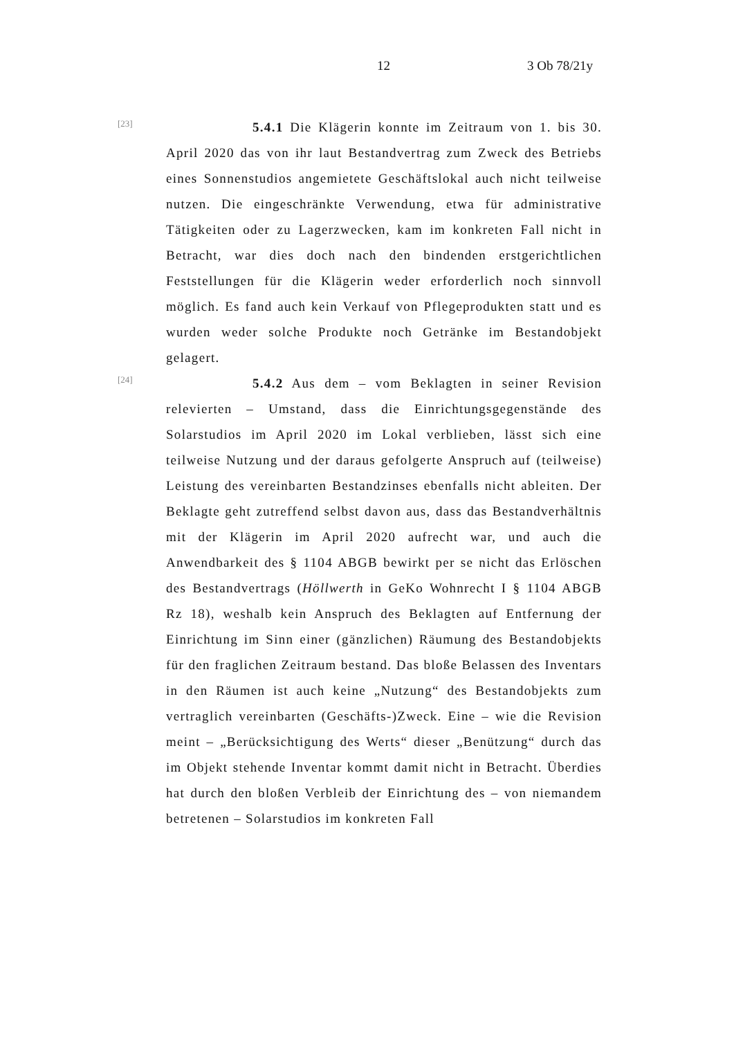12 3 Ob 78/21y
[23]
5.4.1 Die Klägerin konnte im Zeitraum von 1. bis 30. April 2020 das von ihr laut Bestandvertrag zum Zweck des Betriebs eines Sonnenstudios angemietete Geschäftslokal auch nicht teilweise nutzen. Die eingeschränkte Verwendung, etwa für administrative Tätigkeiten oder zu Lagerzwecken, kam im konkreten Fall nicht in Betracht, war dies doch nach den bindenden erstgerichtlichen Feststellungen für die Klägerin weder erforderlich noch sinnvoll möglich. Es fand auch kein Verkauf von Pflegeprodukten statt und es wurden weder solche Produkte noch Getränke im Bestandobjekt gelagert.
[24]
5.4.2 Aus dem – vom Beklagten in seiner Revision relevierten – Umstand, dass die Einrichtungsgegenstände des Solarstudios im April 2020 im Lokal verblieben, lässt sich eine teilweise Nutzung und der daraus gefolgerte Anspruch auf (teilweise) Leistung des vereinbarten Bestandzinses ebenfalls nicht ableiten. Der Beklagte geht zutreffend selbst davon aus, dass das Bestandverhältnis mit der Klägerin im April 2020 aufrecht war, und auch die Anwendbarkeit des § 1104 ABGB bewirkt per se nicht das Erlöschen des Bestandvertrags (Höllwerth in GeKo Wohnrecht I § 1104 ABGB Rz 18), weshalb kein Anspruch des Beklagten auf Entfernung der Einrichtung im Sinn einer (gänzlichen) Räumung des Bestandobjekts für den fraglichen Zeitraum bestand. Das bloße Belassen des Inventars in den Räumen ist auch keine „Nutzung“ des Bestandobjekts zum vertraglich vereinbarten (Geschäfts-)Zweck. Eine – wie die Revision meint – „Berücksichtigung des Werts“ dieser „Benützung“ durch das im Objekt stehende Inventar kommt damit nicht in Betracht. Überdies hat durch den bloßen Verbleib der Einrichtung des – von niemandem betretenen – Solarstudios im konkreten Fall